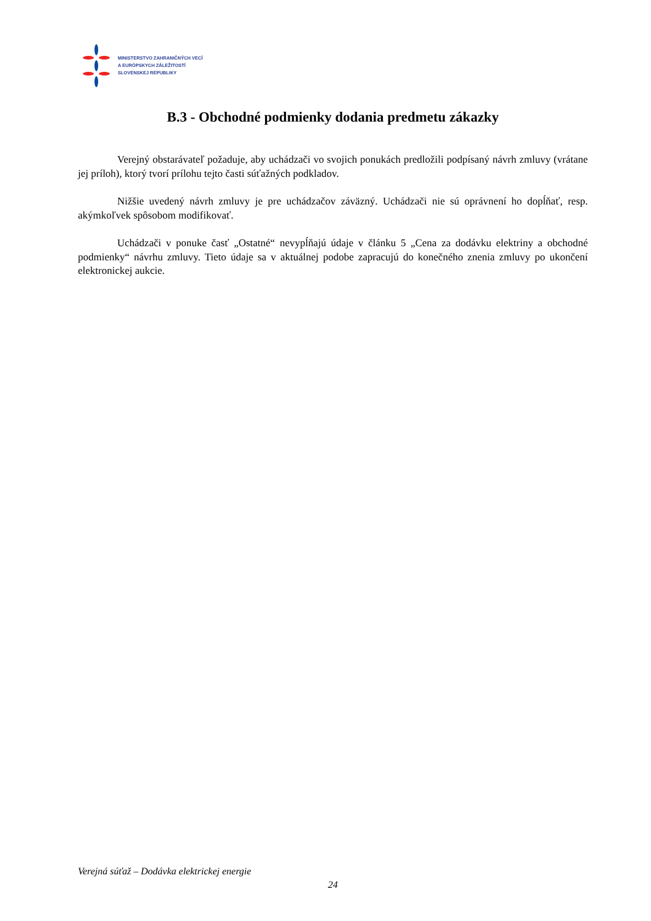MINISTERSTVO ZAHRANIČNÝCH VECÍ
A EURÓPSKYCH ZÁLEŽITOSTÍ
SLOVENSKEJ REPUBLIKY
B.3 - Obchodné podmienky dodania predmetu zákazky
Verejný obstarávateľ požaduje, aby uchádzači vo svojich ponukách predložili podpísaný návrh zmluvy (vrátane jej príloh), ktorý tvorí prílohu tejto časti súťažných podkladov.
Nižšie uvedený návrh zmluvy je pre uchádzačov záväzný. Uchádzači nie sú oprávnení ho dopĺňať, resp. akýmkoľvek spôsobom modifikovať.
Uchádzači v ponuke časť „Ostatné“ nevypĺňajú údaje v článku 5 „Cena za dodávku elektriny a obchodné podmienky“ návrhu zmluvy. Tieto údaje sa v aktuálnej podobe zapracujú do konečného znenia zmluvy po ukončení elektronickej aukcie.
Verejná súťaž – Dodávka elektrickej energie
24